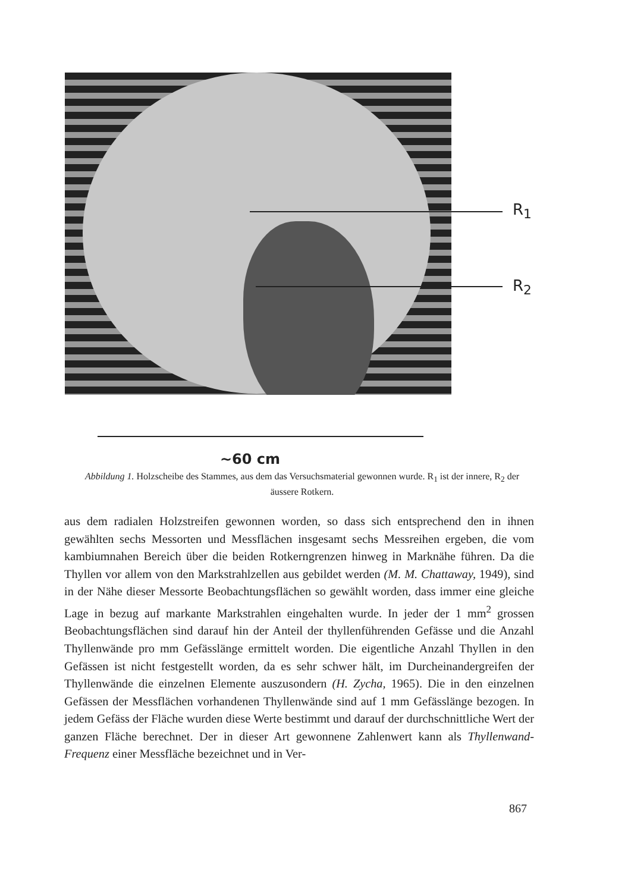R<sub>1</sub>
R<sub>2</sub>
~60 cm
Abbildung 1. Holzscheibe des Stammes, aus dem das Versuchsmaterial gewonnen wurde. R<sub>1</sub> ist der innere, R<sub>2</sub> der äussere Rotkern.
aus dem radialen Holzstreifen gewonnen worden, so dass sich entsprechend den in ihnen gewählten sechs Messorten und Messflächen insgesamt sechs Messreihen ergeben, die vom kambiumnahen Bereich über die beiden Rotkerngrenzen hinweg in Marknähe führen. Da die Thyllen vor allem von den Markstrahlzellen aus gebildet werden (M. M. Chattaway, 1949), sind in der Nähe dieser Messorte Beobachtungsflächen so gewählt worden, dass immer eine gleiche Lage in bezug auf markante Markstrahlen eingehalten wurde. In jeder der 1 mm<sup>2</sup> grossen Beobachtungsflächen sind darauf hin der Anteil der thyllenführenden Gefässe und die Anzahl Thyllenwände pro mm Gefässlänge ermittelt worden. Die eigentliche Anzahl Thyllen in den Gefässen ist nicht festgestellt worden, da es sehr schwer hält, im Durcheinandergreifen der Thyllenwände die einzelnen Elemente auszusondern (H. Zycha, 1965). Die in den einzelnen Gefässen der Messflächen vorhandenen Thyllenwände sind auf 1 mm Gefässlänge bezogen. In jedem Gefäss der Fläche wurden diese Werte bestimmt und darauf der durchschnittliche Wert der ganzen Fläche berechnet. Der in dieser Art gewonnene Zahlenwert kann als Thyllenwand-Frequenz einer Messfläche bezeichnet und in Ver-
867